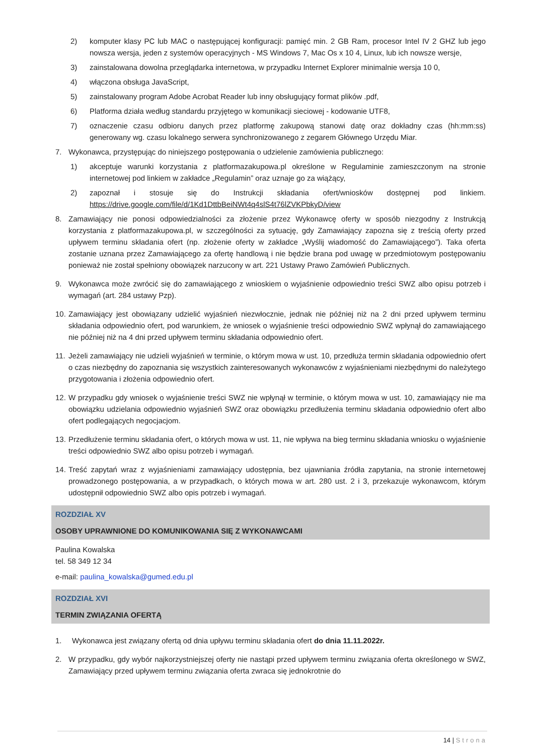2) komputer klasy PC lub MAC o następującej konfiguracji: pamięć min. 2 GB Ram, procesor Intel IV 2 GHZ lub jego nowsza wersja, jeden z systemów operacyjnych - MS Windows 7, Mac Os x 10 4, Linux, lub ich nowsze wersje,
3) zainstalowana dowolna przeglądarka internetowa, w przypadku Internet Explorer minimalnie wersja 10 0,
4) włączona obsługa JavaScript,
5) zainstalowany program Adobe Acrobat Reader lub inny obsługujący format plików .pdf,
6) Platforma działa według standardu przyjętego w komunikacji sieciowej - kodowanie UTF8,
7) oznaczenie czasu odbioru danych przez platformę zakupową stanowi datę oraz dokładny czas (hh:mm:ss) generowany wg. czasu lokalnego serwera synchronizowanego z zegarem Głównego Urzędu Miar.
7. Wykonawca, przystępując do niniejszego postępowania o udzielenie zamówienia publicznego:
1) akceptuje warunki korzystania z platformazakupowa.pl określone w Regulaminie zamieszczonym na stronie internetowej pod linkiem w zakładce „Regulamin” oraz uznaje go za wiążący,
2) zapoznał i stosuje się do Instrukcji składania ofert/wniosków dostępnej pod linkiem. https://drive.google.com/file/d/1Kd1DttbBeiNWt4q4slS4t76lZVKPbkyD/view
8. Zamawiający nie ponosi odpowiedzialności za złożenie przez Wykonawcę oferty w sposób niezgodny z Instrukcją korzystania z platformazakupowa.pl, w szczególności za sytuację, gdy Zamawiający zapozna się z treścią oferty przed upływem terminu składania ofert (np. złożenie oferty w zakładce „Wyślij wiadomość do Zamawiającego”). Taka oferta zostanie uznana przez Zamawiającego za ofertę handlową i nie będzie brana pod uwagę w przedmiotowym postępowaniu ponieważ nie został spełniony obowiązek narzucony w art. 221 Ustawy Prawo Zamówień Publicznych.
9. Wykonawca może zwrócić się do zamawiającego z wnioskiem o wyjaśnienie odpowiednio treści SWZ albo opisu potrzeb i wymagań (art. 284 ustawy Pzp).
10. Zamawiający jest obowiązany udzielić wyjaśnień niezwłocznie, jednak nie później niż na 2 dni przed upływem terminu składania odpowiednio ofert, pod warunkiem, że wniosek o wyjaśnienie treści odpowiednio SWZ wpłynął do zamawiającego nie później niż na 4 dni przed upływem terminu składania odpowiednio ofert.
11. Jeżeli zamawiający nie udzieli wyjaśnień w terminie, o którym mowa w ust. 10, przedłuża termin składania odpowiednio ofert o czas niezbędny do zapoznania się wszystkich zainteresowanych wykonawców z wyjaśnieniami niezbędnymi do należytego przygotowania i złożenia odpowiednio ofert.
12. W przypadku gdy wniosek o wyjaśnienie treści SWZ nie wpłynął w terminie, o którym mowa w ust. 10, zamawiający nie ma obowiązku udzielania odpowiednio wyjaśnień SWZ oraz obowiązku przedłużenia terminu składania odpowiednio ofert albo ofert podlegających negocjacjom.
13. Przedłużenie terminu składania ofert, o których mowa w ust. 11, nie wpływa na bieg terminu składania wniosku o wyjaśnienie treści odpowiednio SWZ albo opisu potrzeb i wymagań.
14. Treść zapytań wraz z wyjaśnieniami zamawiający udostępnia, bez ujawniania źródła zapytania, na stronie internetowej prowadzonego postępowania, a w przypadkach, o których mowa w art. 280 ust. 2 i 3, przekazuje wykonawcom, którym udostępnił odpowiednio SWZ albo opis potrzeb i wymagań.
ROZDZIAŁ XV
OSOBY UPRAWNIONE DO KOMUNIKOWANIA SIĘ Z WYKONAWCAMI
Paulina Kowalska
tel. 58 349 12 34
e-mail: paulina_kowalska@gumed.edu.pl
ROZDZIAŁ XVI
TERMIN ZWIĄZANIA OFERTĄ
1. Wykonawca jest związany ofertą od dnia upływu terminu składania ofert do dnia 11.11.2022r.
2. W przypadku, gdy wybór najkorzystniejszej oferty nie nastąpi przed upływem terminu związania oferta określonego w SWZ, Zamawiający przed upływem terminu związania oferta zwraca się jednokrotnie do
14 | Strona